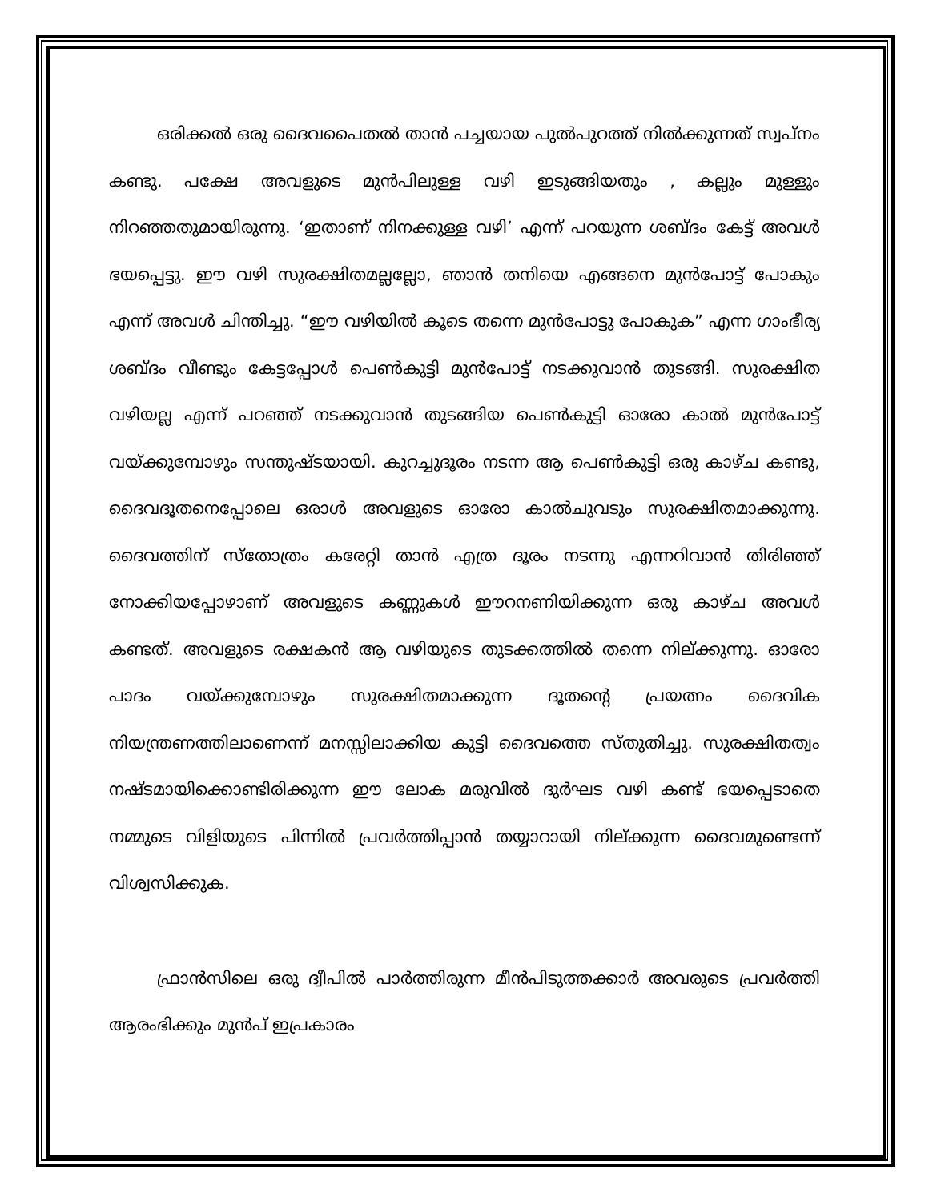ഒരിക്കൽ ഒരു ദൈവപൈതൽ താൻ പച്ചയായ പുൽപുറത്ത് നിൽക്കുന്നത് സ്വപ്നം കണ്ടു. പക്ഷേ അവളുടെ മുൻപിലുള്ള വഴി ഇടുങ്ങിയതും , കല്ലും മുള്ളും നിറഞ്ഞതുമായിരുന്നു. ‘ഇതാണ് നിനക്കുള്ള വഴി’ എന്ന് പറയുന്ന ശബ്ദം കേട്ട് അവൾ ഭയപ്പെട്ടു. ഈ വഴി സുരക്ഷിതമല്ലല്ലോ, ഞാൻ തനിയെ എങ്ങനെ മുൻപോട്ട് പോകും എന്ന് അവൾ ചിന്തിച്ചു. “ഈ വഴിയിൽ കൂടെ തന്നെ മുൻപോട്ടു പോകുക” എന്ന ഗാംഭീര്യ ശബ്ദം വീണ്ടും കേട്ടപ്പോൾ പെൺകുട്ടി മുൻപോട്ട് നടക്കുവാൻ തുടങ്ങി. സുരക്ഷിത വഴിയല്ല എന്ന് പറഞ്ഞ് നടക്കുവാൻ തുടങ്ങിയ പെൺകുട്ടി ഓരോ കാൽ മുൻപോട്ട് വയ്ക്കുമ്പോഴും സന്തുഷ്ടയായി. കുറച്ചുദൂരം നടന്ന ആ പെൺകുട്ടി ഒരു കാഴ്ച കണ്ടു, ദൈവദൂതനെപ്പോലെ ഒരാൾ അവളുടെ ഓരോ കാൽചുവടും സുരക്ഷിതമാക്കുന്നു. ദൈവത്തിന് സ്തോത്രം കരേറ്റി താൻ എത്ര ദൂരം നടന്നു എന്നറിവാൻ തിരിഞ്ഞ് നോക്കിയപ്പോഴാണ് അവളുടെ കണ്ണുകൾ ഈറനണിയിക്കുന്ന ഒരു കാഴ്ച അവൾ കണ്ടത്. അവളുടെ രക്ഷകൻ ആ വഴിയുടെ തുടക്കത്തിൽ തന്നെ നില്ക്കുന്നു. ഓരോ പാദം വയ്ക്കുമ്പോഴും സുരക്ഷിതമാക്കുന്ന ദൂതന്റെ പ്രയത്നം ദൈവിക നിയന്ത്രണത്തിലാണെന്ന് മനസ്സിലാക്കിയ കുട്ടി ദൈവത്തെ സ്തുതിച്ചു. സുരക്ഷിതത്വം നഷ്ടമായിക്കൊണ്ടിരിക്കുന്ന ഈ ലോക മരുവിൽ ദുർഘട വഴി കണ്ട് ഭയപ്പെടാതെ നമ്മുടെ വിളിയുടെ പിന്നിൽ പ്രവർത്തിപ്പാൻ തയ്യാറായി നില്ക്കുന്ന ദൈവമുണ്ടെന്ന് വിശ്വസിക്കുക.
ഫ്രാൻസിലെ ഒരു ദ്വീപിൽ പാർത്തിരുന്ന മീൻപിടുത്തക്കാർ അവരുടെ പ്രവർത്തി ആരംഭിക്കും മുൻപ് ഇപ്രകാരം